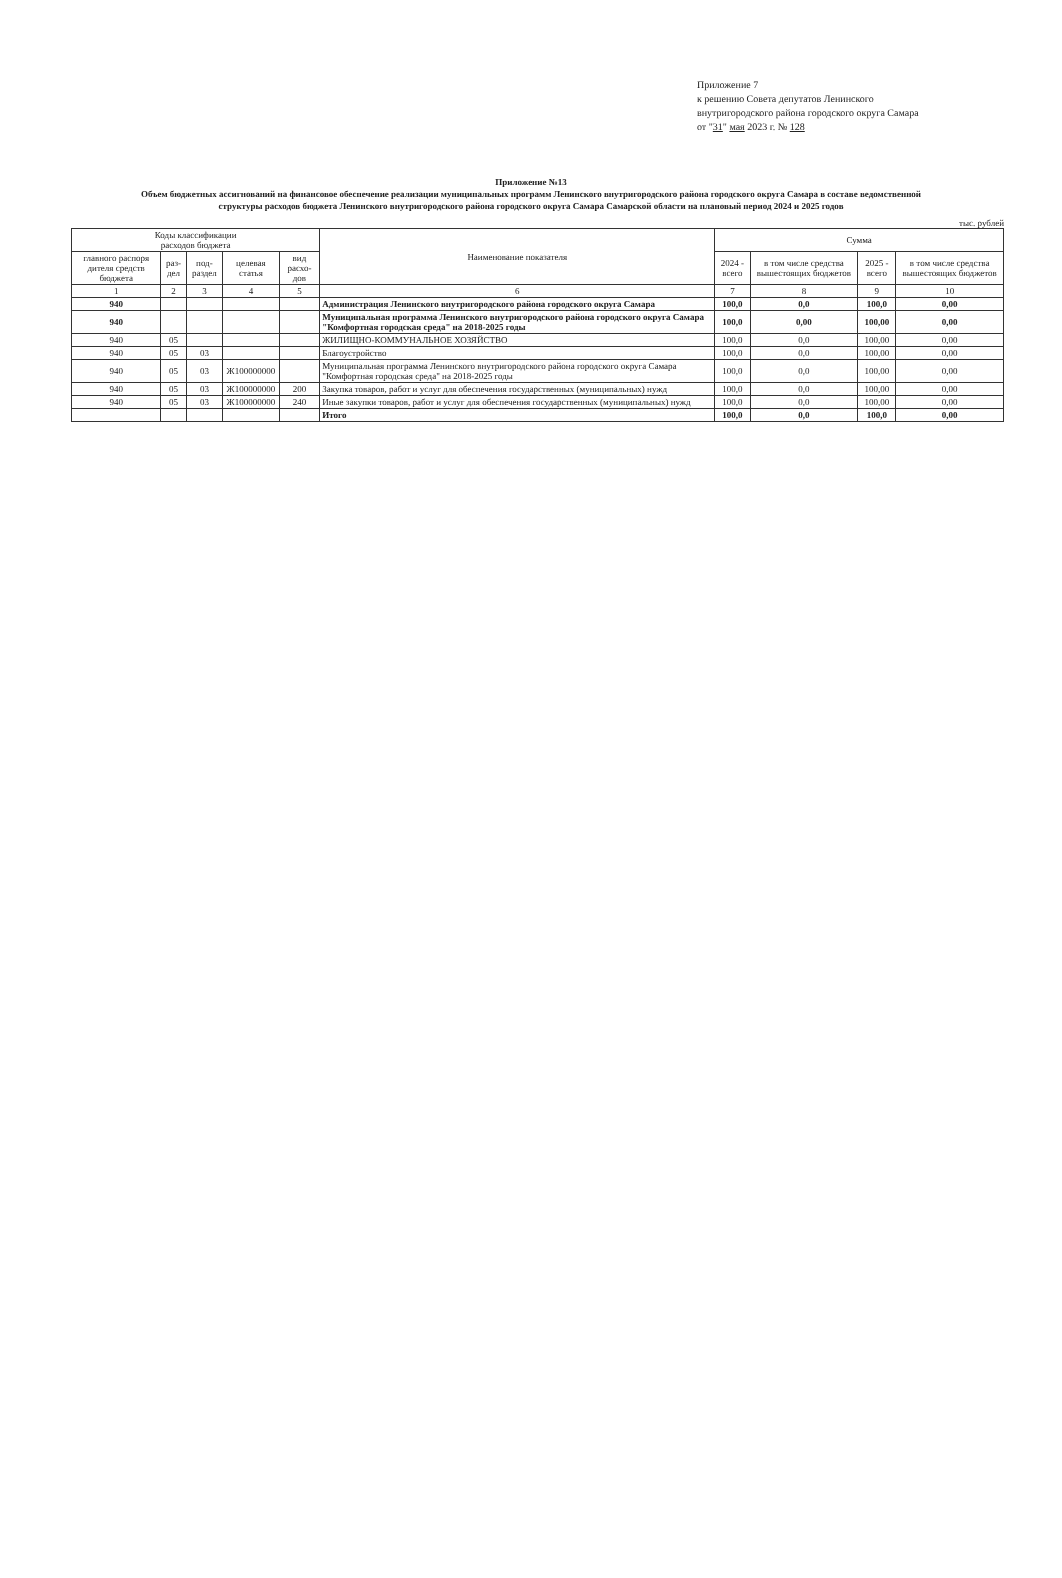Приложение 7
к решению Совета депутатов Ленинского
внутригородского района городского округа Самара
от "31" мая 2023 г. № 128
Приложение №13
Объем бюджетных ассигнований на финансовое обеспечение реализации муниципальных программ Ленинского внутригородского района городского округа Самара в составе ведомственной структуры расходов бюджета Ленинского внутригородского района городского округа Самара Самарской области на плановый период 2024 и 2025 годов
тыс. рублей
| Коды классификации расходов бюджета | | | | | Наименование показателя | Сумма | | | |
| --- | --- | --- | --- | --- | --- | --- | --- | --- | --- |
| главного распоря дителя средств бюджета | раз-дел | под-раздел | целевая статья | вид расхо-дов | | 2024 - всего | в том числе средства вышестоящих бюджетов | 2025 - всего | в том числе средства вышестоящих бюджетов |
| 1 | 2 | 3 | 4 | 5 | 6 | 7 | 8 | 9 | 10 |
| 940 | | | | | Администрация Ленинского внутригородского района городского округа Самара | 100,0 | 0,0 | 100,0 | 0,00 |
| 940 | | | | | Муниципальная программа Ленинского внутригородского района городского округа Самара "Комфортная городская среда" на 2018-2025 годы | 100,0 | 0,00 | 100,00 | 0,00 |
| 940 | 05 | | | | ЖИЛИЩНО-КОММУНАЛЬНОЕ ХОЗЯЙСТВО | 100,0 | 0,0 | 100,00 | 0,00 |
| 940 | 05 | 03 | | | Благоустройство | 100,0 | 0,0 | 100,00 | 0,00 |
| 940 | 05 | 03 | Ж100000000 | | Муниципальная программа Ленинского внутригородского района городского округа Самара "Комфортная городская среда" на 2018-2025 годы | 100,0 | 0,0 | 100,00 | 0,00 |
| 940 | 05 | 03 | Ж100000000 | 200 | Закупка товаров, работ и услуг для обеспечения государственных (муниципальных) нужд | 100,0 | 0,0 | 100,00 | 0,00 |
| 940 | 05 | 03 | Ж100000000 | 240 | Иные закупки товаров, работ и услуг для обеспечения государственных (муниципальных) нужд | 100,0 | 0,0 | 100,00 | 0,00 |
| | | | | | Итого | 100,0 | 0,0 | 100,0 | 0,00 |